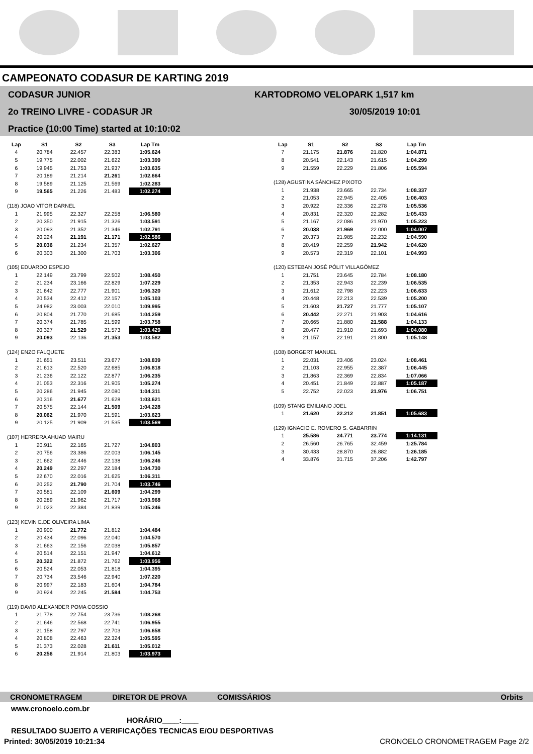CAMPEONATO CODASUR DE KARTING 2019
CODASUR JUNIOR
2o TREINO LIVRE - CODASUR JR
Practice (10:00 Time) started at 10:10:02
KARTODROMO VELOPARK 1,517 km
30/05/2019 10:01
| Lap | S1 | S2 | S3 | Lap Tm |
| --- | --- | --- | --- | --- |
| 4 | 20.784 | 22.457 | 22.383 | 1:05.624 |
| 5 | 19.775 | 22.002 | 21.622 | 1:03.399 |
| 6 | 19.945 | 21.753 | 21.937 | 1:03.635 |
| 7 | 20.189 | 21.214 | 21.261 | 1:02.664 |
| 8 | 19.589 | 21.125 | 21.569 | 1:02.283 |
| 9 | 19.565 | 21.226 | 21.483 | 1:02.274 |
| (118) JOAO VITOR DARNEL | | | | |
| 1 | 21.995 | 22.327 | 22.258 | 1:06.580 |
| 2 | 20.350 | 21.915 | 21.326 | 1:03.591 |
| 3 | 20.093 | 21.352 | 21.346 | 1:02.791 |
| 4 | 20.224 | 21.191 | 21.171 | 1:02.586 |
| 5 | 20.036 | 21.234 | 21.357 | 1:02.627 |
| 6 | 20.303 | 21.300 | 21.703 | 1:03.306 |
| (105) EDUARDO ESPEJO | | | | |
| 1 | 22.149 | 23.799 | 22.502 | 1:08.450 |
| 2 | 21.234 | 23.166 | 22.829 | 1:07.229 |
| 3 | 21.642 | 22.777 | 21.901 | 1:06.320 |
| 4 | 20.534 | 22.412 | 22.157 | 1:05.103 |
| 5 | 24.982 | 23.003 | 22.010 | 1:09.995 |
| 6 | 20.804 | 21.770 | 21.685 | 1:04.259 |
| 7 | 20.374 | 21.785 | 21.599 | 1:03.758 |
| 8 | 20.327 | 21.529 | 21.573 | 1:03.429 |
| 9 | 20.093 | 22.136 | 21.353 | 1:03.582 |
| (124) ENZO FALQUETE | | | | |
| 1 | 21.651 | 23.511 | 23.677 | 1:08.839 |
| 2 | 21.613 | 22.520 | 22.685 | 1:06.818 |
| 3 | 21.236 | 22.122 | 22.877 | 1:06.235 |
| 4 | 21.053 | 22.316 | 21.905 | 1:05.274 |
| 5 | 20.286 | 21.945 | 22.080 | 1:04.311 |
| 6 | 20.316 | 21.677 | 21.628 | 1:03.621 |
| 7 | 20.575 | 22.144 | 21.509 | 1:04.228 |
| 8 | 20.062 | 21.970 | 21.591 | 1:03.623 |
| 9 | 20.125 | 21.909 | 21.535 | 1:03.569 |
| (107) HERRERA AHUAD MAIRU | | | | |
| 1 | 20.911 | 22.165 | 21.727 | 1:04.803 |
| 2 | 20.756 | 23.386 | 22.003 | 1:06.145 |
| 3 | 21.662 | 22.446 | 22.138 | 1:06.246 |
| 4 | 20.249 | 22.297 | 22.184 | 1:04.730 |
| 5 | 22.670 | 22.016 | 21.625 | 1:06.311 |
| 6 | 20.252 | 21.790 | 21.704 | 1:03.746 |
| 7 | 20.581 | 22.109 | 21.609 | 1:04.299 |
| 8 | 20.289 | 21.962 | 21.717 | 1:03.968 |
| 9 | 21.023 | 22.384 | 21.839 | 1:05.246 |
| (123) KEVIN E.DE OLIVEIRA LIMA | | | | |
| 1 | 20.900 | 21.772 | 21.812 | 1:04.484 |
| 2 | 20.434 | 22.096 | 22.040 | 1:04.570 |
| 3 | 21.663 | 22.156 | 22.038 | 1:05.857 |
| 4 | 20.514 | 22.151 | 21.947 | 1:04.612 |
| 5 | 20.322 | 21.872 | 21.762 | 1:03.956 |
| 6 | 20.524 | 22.053 | 21.818 | 1:04.395 |
| 7 | 20.734 | 23.546 | 22.940 | 1:07.220 |
| 8 | 20.997 | 22.183 | 21.604 | 1:04.784 |
| 9 | 20.924 | 22.245 | 21.584 | 1:04.753 |
| (119) DAVID ALEXANDER POMA COSSIO | | | | |
| 1 | 21.778 | 22.754 | 23.736 | 1:08.268 |
| 2 | 21.646 | 22.568 | 22.741 | 1:06.955 |
| 3 | 21.158 | 22.797 | 22.703 | 1:06.658 |
| 4 | 20.808 | 22.463 | 22.324 | 1:05.595 |
| 5 | 21.373 | 22.028 | 21.611 | 1:05.012 |
| 6 | 20.256 | 21.914 | 21.803 | 1:03.973 |
| Lap | S1 | S2 | S3 | Lap Tm |
| --- | --- | --- | --- | --- |
| 7 | 21.175 | 21.876 | 21.820 | 1:04.871 |
| 8 | 20.541 | 22.143 | 21.615 | 1:04.299 |
| 9 | 21.559 | 22.229 | 21.806 | 1:05.594 |
| (128) AGUSTINA SÁNCHEZ PIXOTO | | | | |
| 1 | 21.938 | 23.665 | 22.734 | 1:08.337 |
| 2 | 21.053 | 22.945 | 22.405 | 1:06.403 |
| 3 | 20.922 | 22.336 | 22.278 | 1:05.536 |
| 4 | 20.831 | 22.320 | 22.282 | 1:05.433 |
| 5 | 21.167 | 22.086 | 21.970 | 1:05.223 |
| 6 | 20.038 | 21.969 | 22.000 | 1:04.007 |
| 7 | 20.373 | 21.985 | 22.232 | 1:04.590 |
| 8 | 20.419 | 22.259 | 21.942 | 1:04.620 |
| 9 | 20.573 | 22.319 | 22.101 | 1:04.993 |
| (120) ESTEBAN JOSÉ PÓLIT VILLAGÓMEZ | | | | |
| 1 | 21.751 | 23.645 | 22.784 | 1:08.180 |
| 2 | 21.353 | 22.943 | 22.239 | 1:06.535 |
| 3 | 21.612 | 22.798 | 22.223 | 1:06.633 |
| 4 | 20.448 | 22.213 | 22.539 | 1:05.200 |
| 5 | 21.603 | 21.727 | 21.777 | 1:05.107 |
| 6 | 20.442 | 22.271 | 21.903 | 1:04.616 |
| 7 | 20.665 | 21.880 | 21.588 | 1:04.133 |
| 8 | 20.477 | 21.910 | 21.693 | 1:04.080 |
| 9 | 21.157 | 22.191 | 21.800 | 1:05.148 |
| (108) BORGERT MANUEL | | | | |
| 1 | 22.031 | 23.406 | 23.024 | 1:08.461 |
| 2 | 21.103 | 22.955 | 22.387 | 1:06.445 |
| 3 | 21.863 | 22.369 | 22.834 | 1:07.066 |
| 4 | 20.451 | 21.849 | 22.887 | 1:05.187 |
| 5 | 22.752 | 22.023 | 21.976 | 1:06.751 |
| (109) STANG EMILIANO JOEL | | | | |
| 1 | 21.620 | 22.212 | 21.851 | 1:05.683 |
| (129) IGNACIO E. ROMERO S. GABARRIN | | | | |
| 1 | 25.586 | 24.771 | 23.774 | 1:14.131 |
| 2 | 26.560 | 26.765 | 32.459 | 1:25.784 |
| 3 | 30.433 | 28.870 | 26.882 | 1:26.185 |
| 4 | 33.876 | 31.715 | 37.206 | 1:42.797 |
CRONOMETRAGEM DIRETOR DE PROVA COMISSÁRIOS Orbits
www.cronoelo.com.br
HORÁRIO____:____
RESULTADO SUJEITO A VERIFICAÇÕES TECNICAS E/OU DESPORTIVAS
Printed: 30/05/2019 10:21:34 CRONOELO CRONOMETRAGEM Page 2/2